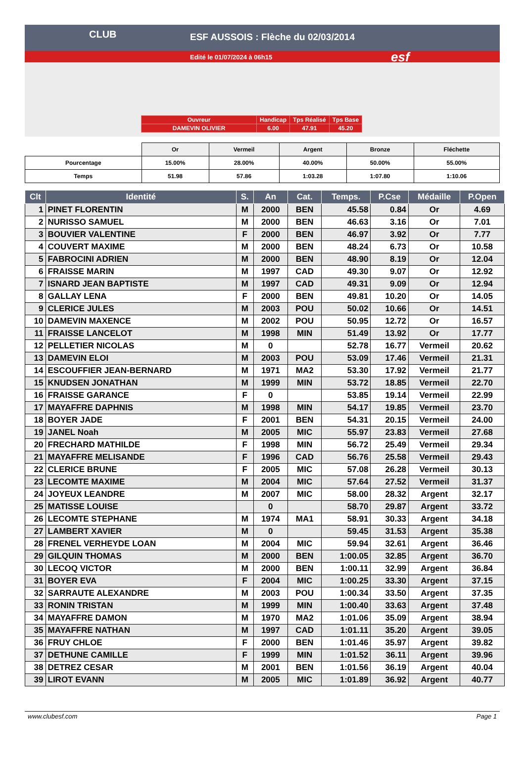CLUB
ESF AUSSOIS : Flèche du 02/03/2014
Edité le 01/07/2024 à 06h15 esf
| Ouvreur | Handicap | Tps Réalisé | Tps Base |
| DAMEVIN OLIVIER | 6.00 | 47.91 | 45.20 |
| | Or | Vermeil | Argent | Bronze | Fléchette |
| Pourcentage | 15.00% | 28.00% | 40.00% | 50.00% | 55.00% |
| Temps | 51.98 | 57.86 | 1:03.28 | 1:07.80 | 1:10.06 |
| Clt | Identité | S. | An | Cat. | Temps. | P.Cse | Médaille | P.Open |
| --- | --- | --- | --- | --- | --- | --- | --- | --- |
| 1 | PINET FLORENTIN | M | 2000 | BEN | 45.58 | 0.84 | Or | 4.69 |
| 2 | NURISSO SAMUEL | M | 2000 | BEN | 46.63 | 3.16 | Or | 7.01 |
| 3 | BOUVIER VALENTINE | F | 2000 | BEN | 46.97 | 3.92 | Or | 7.77 |
| 4 | COUVERT MAXIME | M | 2000 | BEN | 48.24 | 6.73 | Or | 10.58 |
| 5 | FABROCINI ADRIEN | M | 2000 | BEN | 48.90 | 8.19 | Or | 12.04 |
| 6 | FRAISSE MARIN | M | 1997 | CAD | 49.30 | 9.07 | Or | 12.92 |
| 7 | ISNARD JEAN BAPTISTE | M | 1997 | CAD | 49.31 | 9.09 | Or | 12.94 |
| 8 | GALLAY LENA | F | 2000 | BEN | 49.81 | 10.20 | Or | 14.05 |
| 9 | CLERICE JULES | M | 2003 | POU | 50.02 | 10.66 | Or | 14.51 |
| 10 | DAMEVIN MAXENCE | M | 2002 | POU | 50.95 | 12.72 | Or | 16.57 |
| 11 | FRAISSE LANCELOT | M | 1998 | MIN | 51.49 | 13.92 | Or | 17.77 |
| 12 | PELLETIER NICOLAS | M | 0 | | 52.78 | 16.77 | Vermeil | 20.62 |
| 13 | DAMEVIN ELOI | M | 2003 | POU | 53.09 | 17.46 | Vermeil | 21.31 |
| 14 | ESCOUFFIER JEAN-BERNARD | M | 1971 | MA2 | 53.30 | 17.92 | Vermeil | 21.77 |
| 15 | KNUDSEN JONATHAN | M | 1999 | MIN | 53.72 | 18.85 | Vermeil | 22.70 |
| 16 | FRAISSE GARANCE | F | 0 | | 53.85 | 19.14 | Vermeil | 22.99 |
| 17 | MAYAFFRE DAPHNIS | M | 1998 | MIN | 54.17 | 19.85 | Vermeil | 23.70 |
| 18 | BOYER JADE | F | 2001 | BEN | 54.31 | 20.15 | Vermeil | 24.00 |
| 19 | JANEL Noah | M | 2005 | MIC | 55.97 | 23.83 | Vermeil | 27.68 |
| 20 | FRECHARD MATHILDE | F | 1998 | MIN | 56.72 | 25.49 | Vermeil | 29.34 |
| 21 | MAYAFFRE MELISANDE | F | 1996 | CAD | 56.76 | 25.58 | Vermeil | 29.43 |
| 22 | CLERICE BRUNE | F | 2005 | MIC | 57.08 | 26.28 | Vermeil | 30.13 |
| 23 | LECOMTE MAXIME | M | 2004 | MIC | 57.64 | 27.52 | Vermeil | 31.37 |
| 24 | JOYEUX LEANDRE | M | 2007 | MIC | 58.00 | 28.32 | Argent | 32.17 |
| 25 | MATISSE LOUISE | | 0 | | 58.70 | 29.87 | Argent | 33.72 |
| 26 | LECOMTE STEPHANE | M | 1974 | MA1 | 58.91 | 30.33 | Argent | 34.18 |
| 27 | LAMBERT XAVIER | M | 0 | | 59.45 | 31.53 | Argent | 35.38 |
| 28 | FRENEL VERHEYDE LOAN | M | 2004 | MIC | 59.94 | 32.61 | Argent | 36.46 |
| 29 | GILQUIN THOMAS | M | 2000 | BEN | 1:00.05 | 32.85 | Argent | 36.70 |
| 30 | LECOQ VICTOR | M | 2000 | BEN | 1:00.11 | 32.99 | Argent | 36.84 |
| 31 | BOYER EVA | F | 2004 | MIC | 1:00.25 | 33.30 | Argent | 37.15 |
| 32 | SARRAUTE ALEXANDRE | M | 2003 | POU | 1:00.34 | 33.50 | Argent | 37.35 |
| 33 | RONIN TRISTAN | M | 1999 | MIN | 1:00.40 | 33.63 | Argent | 37.48 |
| 34 | MAYAFFRE DAMON | M | 1970 | MA2 | 1:01.06 | 35.09 | Argent | 38.94 |
| 35 | MAYAFFRE NATHAN | M | 1997 | CAD | 1:01.11 | 35.20 | Argent | 39.05 |
| 36 | FRUY CHLOE | F | 2000 | BEN | 1:01.46 | 35.97 | Argent | 39.82 |
| 37 | DETHUNE CAMILLE | F | 1999 | MIN | 1:01.52 | 36.11 | Argent | 39.96 |
| 38 | DETREZ CESAR | M | 2001 | BEN | 1:01.56 | 36.19 | Argent | 40.04 |
| 39 | LIROT EVANN | M | 2005 | MIC | 1:01.89 | 36.92 | Argent | 40.77 |
www.clubesf.com Page 1